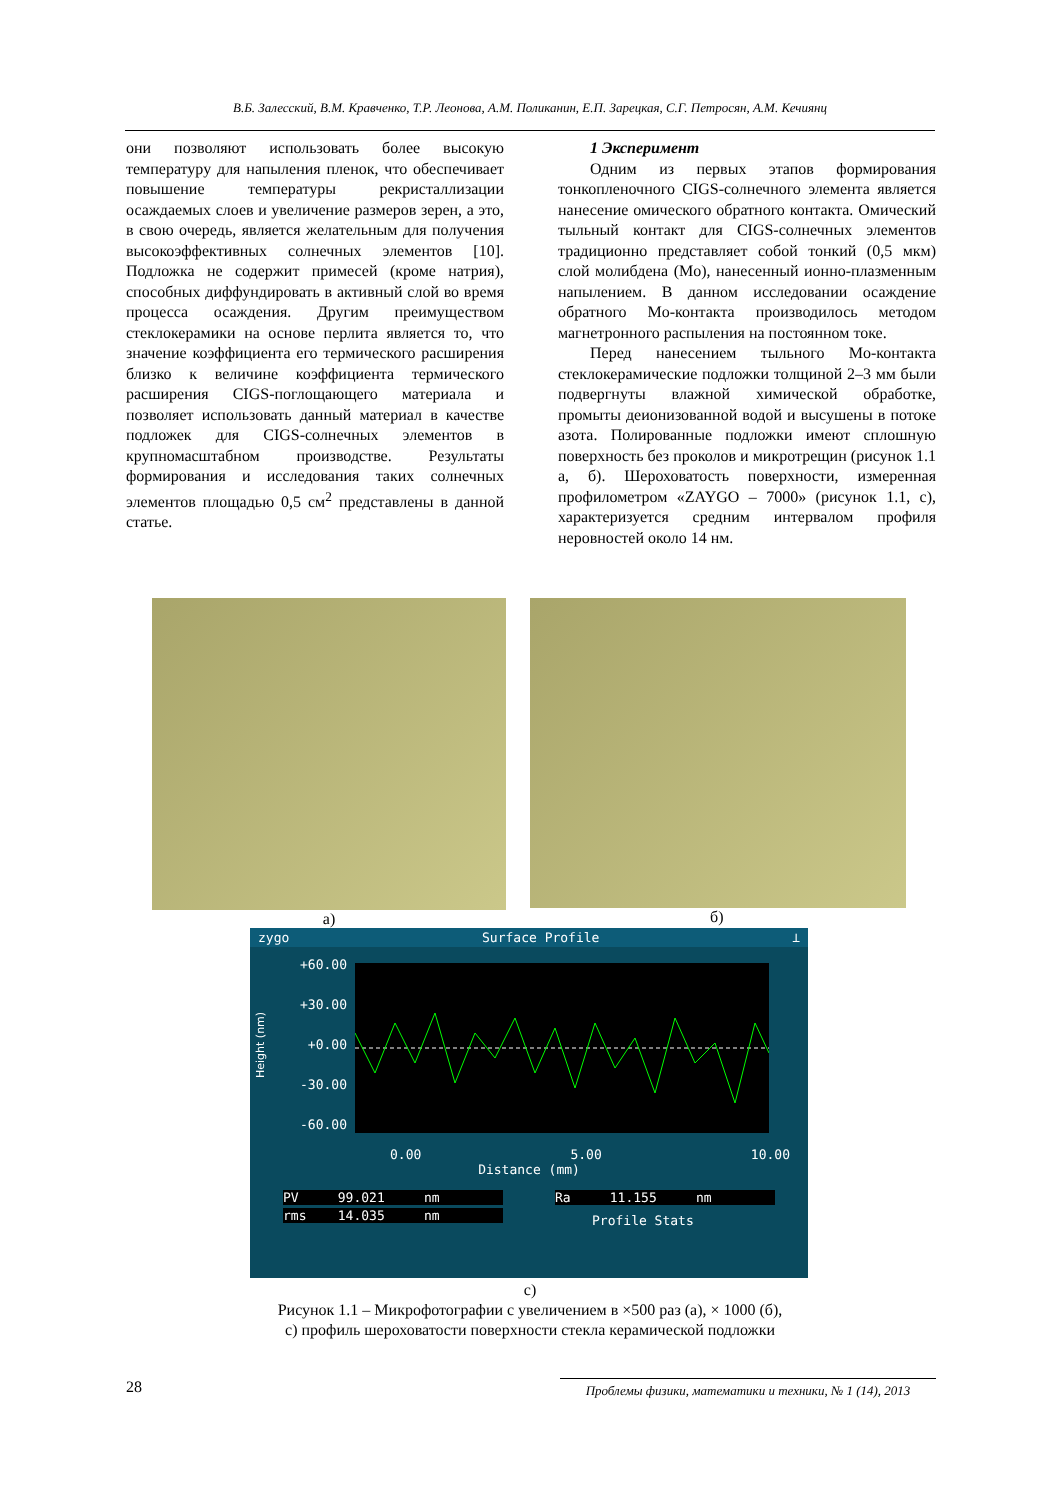В.Б. Залесский, В.М. Кравченко, Т.Р. Леонова, А.М. Поликанин, Е.П. Зарецкая, С.Г. Петросян, А.М. Кечиянц
они позволяют использовать более высокую температуру для напыления пленок, что обеспечивает повышение температуры рекристаллизации осаждаемых слоев и увеличение размеров зерен, а это, в свою очередь, является желательным для получения высокоэффективных солнечных элементов [10]. Подложка не содержит примесей (кроме натрия), способных диффундировать в активный слой во время процесса осаждения. Другим преимуществом стеклокерамики на основе перлита является то, что значение коэффициента его термического расширения близко к величине коэффициента термического расширения CIGS-поглощающего материала и позволяет использовать данный материал в качестве подложек для CIGS-солнечных элементов в крупномасштабном производстве. Результаты формирования и исследования таких солнечных элементов площадью 0,5 см<sup>2</sup> представлены в данной статье.
1 Эксперимент
Одним из первых этапов формирования тонкопленочного CIGS-солнечного элемента является нанесение омического обратного контакта. Омический тыльный контакт для CIGS-солнечных элементов традиционно представляет собой тонкий (0,5 мкм) слой молибдена (Mo), нанесенный ионно-плазменным напылением. В данном исследовании осаждение обратного Mo-контакта производилось методом магнетронного распыления на постоянном токе.
Перед нанесением тыльного Mo-контакта стеклокерамические подложки толщиной 2–3 мм были подвергнуты влажной химической обработке, промыты деионизованной водой и высушены в потоке азота. Полированные подложки имеют сплошную поверхность без проколов и микротрещин (рисунок 1.1 а, б). Шероховатость поверхности, измеренная профилометром «ZAYGO – 7000» (рисунок 1.1, с), характеризуется средним интервалом профиля неровностей около 14 нм.
а) б)
zygo Surface Profile ⊥
Height (nm)
+60.00
+30.00
+0.00
-30.00
-60.00
0.00 5.00 10.00
Distance (mm)
PV 99.021 nm
rms 14.035 nm
Ra 11.155 nm
Profile Stats
с)
Рисунок 1.1 – Микрофотографии с увеличением в ×500 раз (а), × 1000 (б),
с) профиль шероховатости поверхности стекла керамической подложки
28 Проблемы физики, математики и техники, № 1 (14), 2013